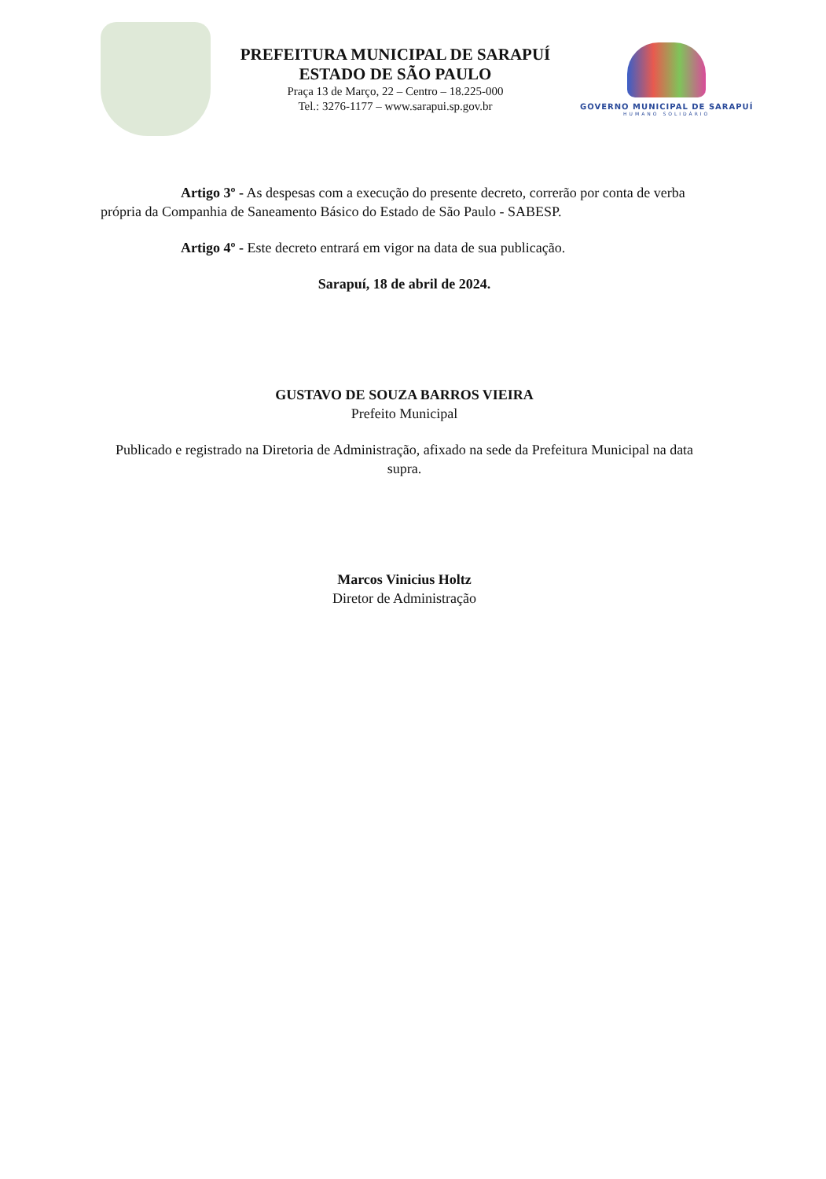PREFEITURA MUNICIPAL DE SARAPUÍ
ESTADO DE SÃO PAULO
Praça 13 de Março, 22 – Centro – 18.225-000
Tel.: 3276-1177 – www.sarapui.sp.gov.br
GOVERNO MUNICIPAL DE SARAPUÍ
HUMANO SOLIDÁRIO
Artigo 3º - As despesas com a execução do presente decreto, correrão por conta de verba própria da Companhia de Saneamento Básico do Estado de São Paulo - SABESP.
Artigo 4º - Este decreto entrará em vigor na data de sua publicação.
Sarapuí, 18 de abril de 2024.
GUSTAVO DE SOUZA BARROS VIEIRA
Prefeito Municipal
Publicado e registrado na Diretoria de Administração, afixado na sede da Prefeitura Municipal na data supra.
Marcos Vinicius Holtz
Diretor de Administração